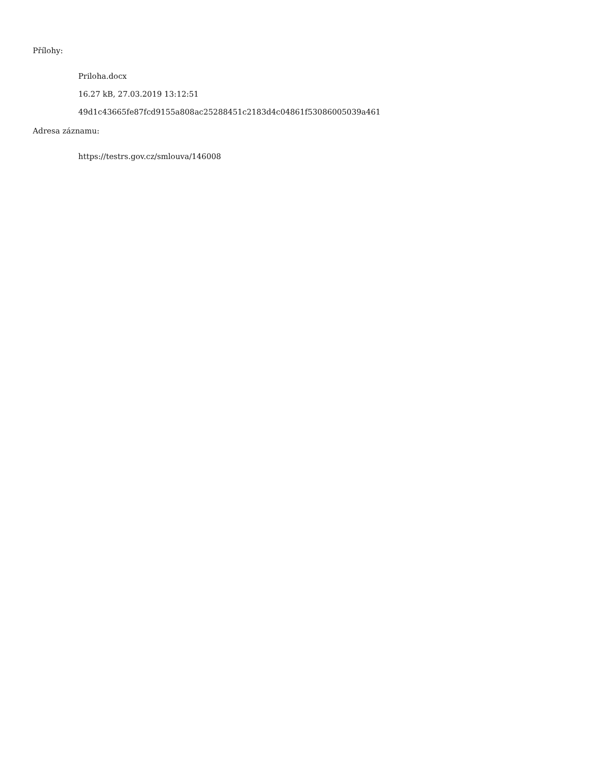Přílohy:
Priloha.docx
16.27 kB, 27.03.2019 13:12:51
49d1c43665fe87fcd9155a808ac25288451c2183d4c04861f53086005039a461
Adresa záznamu:
https://testrs.gov.cz/smlouva/146008